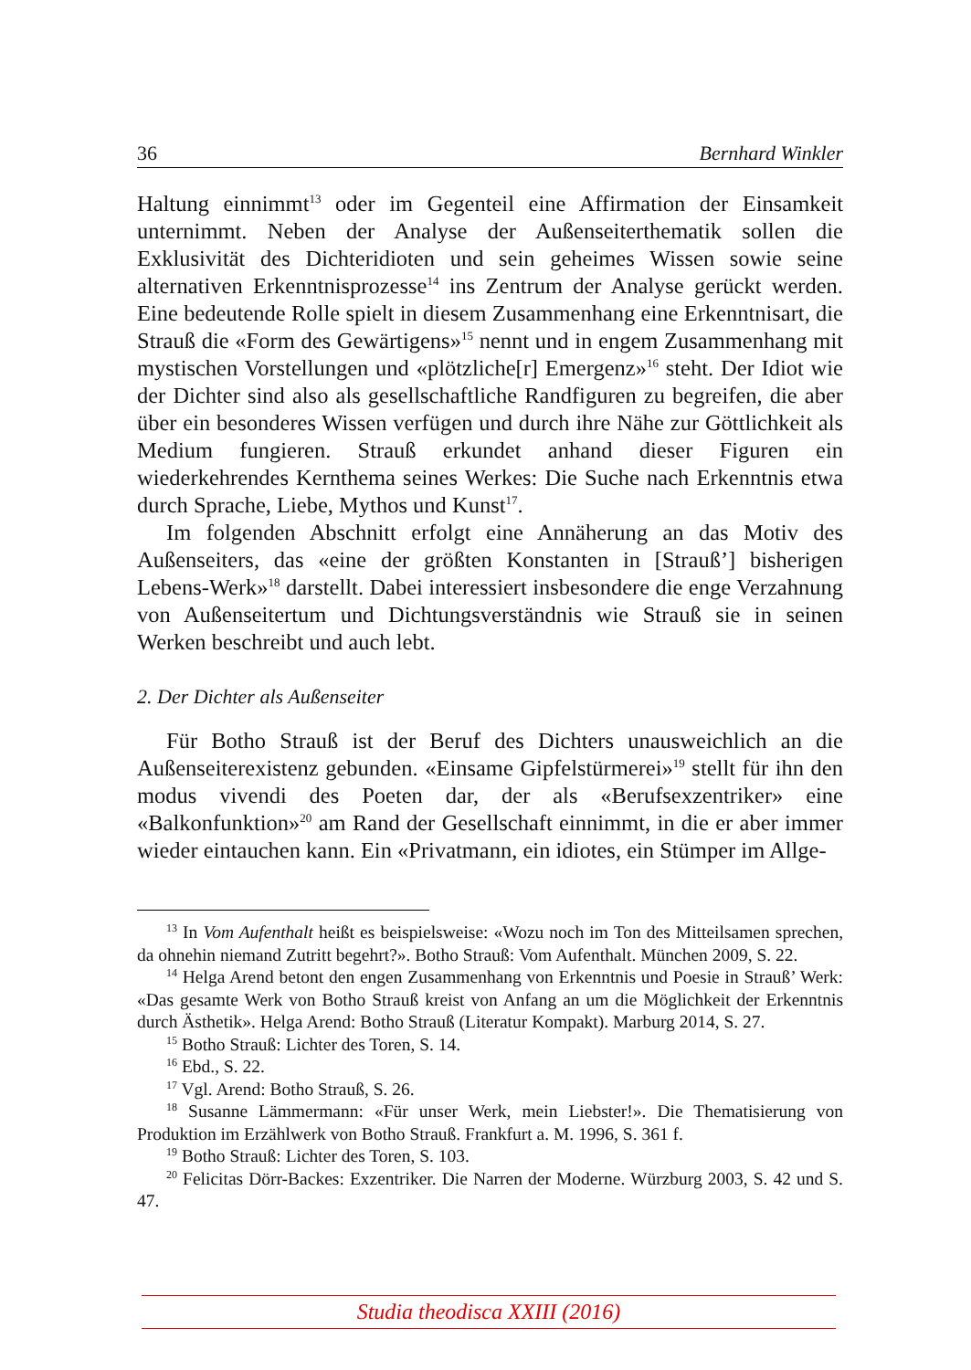36 Bernhard Winkler
Haltung einnimmt<sup>13</sup> oder im Gegenteil eine Affirmation der Einsamkeit unternimmt. Neben der Analyse der Außenseiterthematik sollen die Exklusivität des Dichteridioten und sein geheimes Wissen sowie seine alternativen Erkenntnisprozesse<sup>14</sup> ins Zentrum der Analyse gerückt werden. Eine bedeutende Rolle spielt in diesem Zusammenhang eine Erkenntnisart, die Strauß die «Form des Gewärtigens»<sup>15</sup> nennt und in engem Zusammenhang mit mystischen Vorstellungen und «plötzliche[r] Emergenz»<sup>16</sup> steht. Der Idiot wie der Dichter sind also als gesellschaftliche Randfiguren zu begreifen, die aber über ein besonderes Wissen verfügen und durch ihre Nähe zur Göttlichkeit als Medium fungieren. Strauß erkundet anhand dieser Figuren ein wiederkehrendes Kernthema seines Werkes: Die Suche nach Erkenntnis etwa durch Sprache, Liebe, Mythos und Kunst<sup>17</sup>.
Im folgenden Abschnitt erfolgt eine Annäherung an das Motiv des Außenseiters, das «eine der größten Konstanten in [Strauß’] bisherigen Lebens-Werk»<sup>18</sup> darstellt. Dabei interessiert insbesondere die enge Verzahnung von Außenseitertum und Dichtungsverständnis wie Strauß sie in seinen Werken beschreibt und auch lebt.
2. Der Dichter als Außenseiter
Für Botho Strauß ist der Beruf des Dichters unausweichlich an die Außenseiterexistenz gebunden. «Einsame Gipfelstürmerei»<sup>19</sup> stellt für ihn den modus vivendi des Poeten dar, der als «Berufsexzentriker» eine «Balkonfunktion»<sup>20</sup> am Rand der Gesellschaft einnimmt, in die er aber immer wieder eintauchen kann. Ein «Privatmann, ein idiotes, ein Stümper im Allge-
<sup>13</sup> In Vom Aufenthalt heißt es beispielsweise: «Wozu noch im Ton des Mitteilsamen sprechen, da ohnehin niemand Zutritt begehrt?». Botho Strauß: Vom Aufenthalt. München 2009, S. 22.
<sup>14</sup> Helga Arend betont den engen Zusammenhang von Erkenntnis und Poesie in Strauß’ Werk: «Das gesamte Werk von Botho Strauß kreist von Anfang an um die Möglichkeit der Erkenntnis durch Ästhetik». Helga Arend: Botho Strauß (Literatur Kompakt). Marburg 2014, S. 27.
<sup>15</sup> Botho Strauß: Lichter des Toren, S. 14.
<sup>16</sup> Ebd., S. 22.
<sup>17</sup> Vgl. Arend: Botho Strauß, S. 26.
<sup>18</sup> Susanne Lämmermann: «Für unser Werk, mein Liebster!». Die Thematisierung von Produktion im Erzählwerk von Botho Strauß. Frankfurt a. M. 1996, S. 361 f.
<sup>19</sup> Botho Strauß: Lichter des Toren, S. 103.
<sup>20</sup> Felicitas Dörr-Backes: Exzentriker. Die Narren der Moderne. Würzburg 2003, S. 42 und S. 47.
Studia theodisca XXIII (2016)